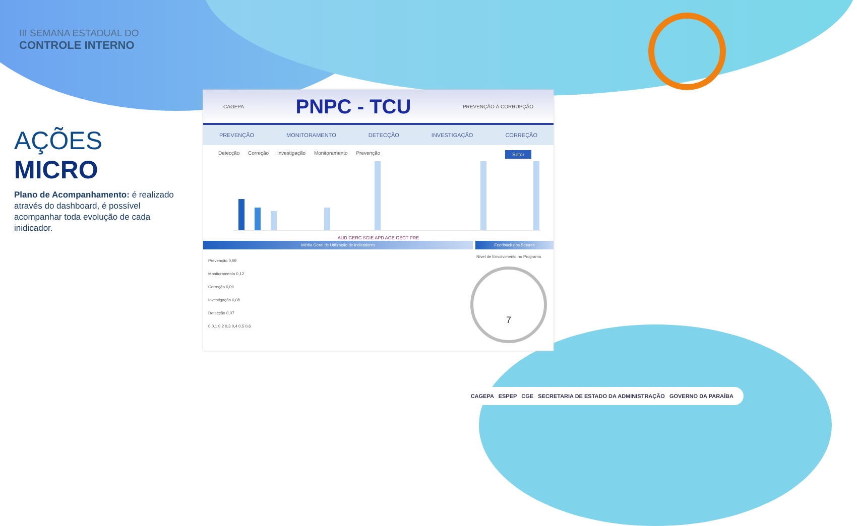III SEMANA ESTADUAL DO
CONTROLE INTERNO
AÇÕES MICRO
Plano de Acompanhamento: é realizado através do dashboard, é possível acompanhar toda evolução de cada inidicador.
CAGEPA PNPC - TCU PREVENÇÃO À CORRUPÇÃO
PREVENÇÃO MONITORAMENTO DETECÇÃO INVESTIGAÇÃO CORREÇÃO
Detecção Correção Investigação Monitoramento Prevenção Setor
AUD GERC SGIE APD AGE GECT PRE
Média Geral de Utilização de Indicadores Feedback dos Setores
Prevenção 0,59
Monitoramento 0,12
Correção 0,09
Investigação 0,08
Detecção 0,07
0 0,1 0,2 0,3 0,4 0,5 0,6
Nível de Envolvimento no Programa
7
CAGEPA ESPEP CGE SECRETARIA DE ESTADO DA ADMINISTRAÇÃO GOVERNO DA PARAÍBA